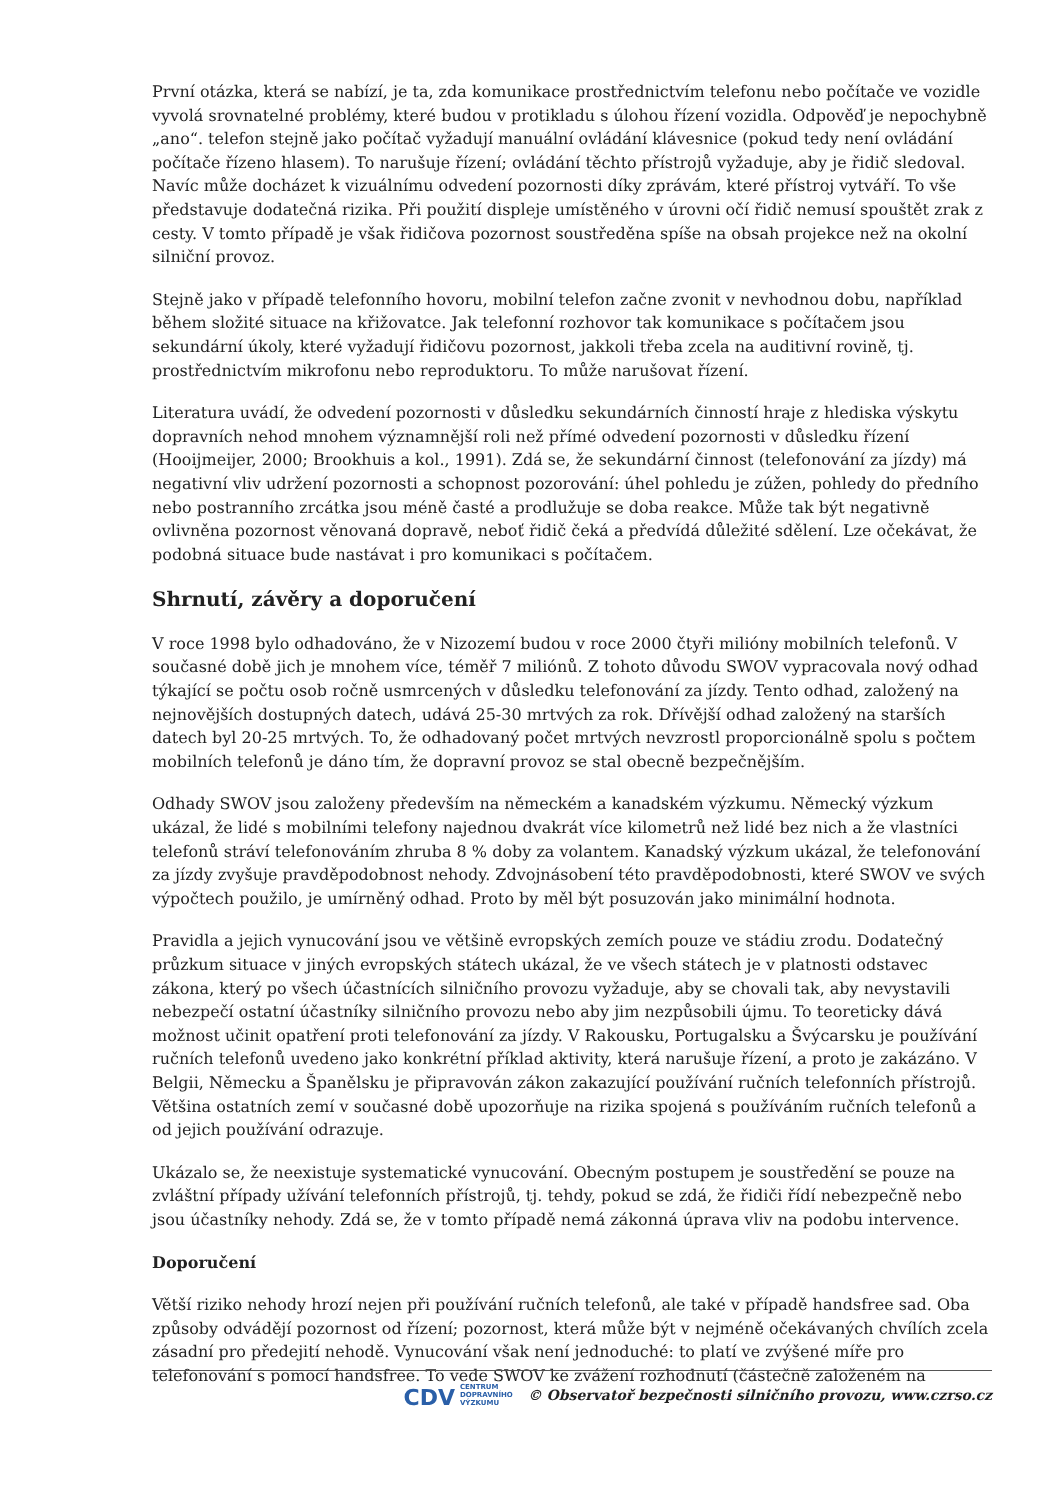První otázka, která se nabízí, je ta, zda komunikace prostřednictvím telefonu nebo počítače ve vozidle vyvolá srovnatelné problémy, které budou v protikladu s úlohou řízení vozidla. Odpověď je nepochybně „ano“. telefon stejně jako počítač vyžadují manuální ovládání klávesnice (pokud tedy není ovládání počítače řízeno hlasem). To narušuje řízení; ovládání těchto přístrojů vyžaduje, aby je řidič sledoval. Navíc může docházet k vizuálnímu odvedení pozornosti díky zprávám, které přístroj vytváří. To vše představuje dodatečná rizika. Při použití displeje umístěného v úrovni očí řidič nemusí spouštět zrak z cesty. V tomto případě je však řidičova pozornost soustředěna spíše na obsah projekce než na okolní silniční provoz.
Stejně jako v případě telefonního hovoru, mobilní telefon začne zvonit v nevhodnou dobu, například během složité situace na křižovatce. Jak telefonní rozhovor tak komunikace s počítačem jsou sekundární úkoly, které vyžadují řidičovu pozornost, jakkoli třeba zcela na auditivní rovině, tj. prostřednictvím mikrofonu nebo reproduktoru. To může narušovat řízení.
Literatura uvádí, že odvedení pozornosti v důsledku sekundárních činností hraje z hlediska výskytu dopravních nehod mnohem významnější roli než přímé odvedení pozornosti v důsledku řízení (Hooijmeijer, 2000; Brookhuis a kol., 1991). Zdá se, že sekundární činnost (telefonování za jízdy) má negativní vliv udržení pozornosti a schopnost pozorování: úhel pohledu je zúžen, pohledy do předního nebo postranního zrcátka jsou méně časté a prodlužuje se doba reakce. Může tak být negativně ovlivněna pozornost věnovaná dopravě, neboť řidič čeká a předvídá důležité sdělení. Lze očekávat, že podobná situace bude nastávat i pro komunikaci s počítačem.
Shrnutí, závěry a doporučení
V roce 1998 bylo odhadováno, že v Nizozemí budou v roce 2000 čtyři milióny mobilních telefonů. V současné době jich je mnohem více, téměř 7 miliónů. Z tohoto důvodu SWOV vypracovala nový odhad týkající se počtu osob ročně usmrcených v důsledku telefonování za jízdy. Tento odhad, založený na nejnovějších dostupných datech, udává 25-30 mrtvých za rok. Dřívější odhad založený na starších datech byl 20-25 mrtvých. To, že odhadovaný počet mrtvých nevzrostl proporcionálně spolu s počtem mobilních telefonů je dáno tím, že dopravní provoz se stal obecně bezpečnějším.
Odhady SWOV jsou založeny především na německém a kanadském výzkumu. Německý výzkum ukázal, že lidé s mobilními telefony najednou dvakrát více kilometrů než lidé bez nich a že vlastníci telefonů stráví telefonováním zhruba 8 % doby za volantem. Kanadský výzkum ukázal, že telefonování za jízdy zvyšuje pravděpodobnost nehody. Zdvojnásobení této pravděpodobnosti, které SWOV ve svých výpočtech použilo, je umírněný odhad. Proto by měl být posuzován jako minimální hodnota.
Pravidla a jejich vynucování jsou ve většině evropských zemích pouze ve stádiu zrodu. Dodatečný průzkum situace v jiných evropských státech ukázal, že ve všech státech je v platnosti odstavec zákona, který po všech účastnících silničního provozu vyžaduje, aby se chovali tak, aby nevystavili nebezpečí ostatní účastníky silničního provozu nebo aby jim nezpůsobili újmu. To teoreticky dává možnost učinit opatření proti telefonování za jízdy. V Rakousku, Portugalsku a Švýcarsku je používání ručních telefonů uvedeno jako konkrétní příklad aktivity, která narušuje řízení, a proto je zakázáno. V Belgii, Německu a Španělsku je připravován zákon zakazující používání ručních telefonních přístrojů. Většina ostatních zemí v současné době upozorňuje na rizika spojená s používáním ručních telefonů a od jejich používání odrazuje.
Ukázalo se, že neexistuje systematické vynucování. Obecným postupem je soustředění se pouze na zvláštní případy užívání telefonních přístrojů, tj. tehdy, pokud se zdá, že řidiči řídí nebezpečně nebo jsou účastníky nehody. Zdá se, že v tomto případě nemá zákonná úprava vliv na podobu intervence.
Doporučení
Větší riziko nehody hrozí nejen při používání ručních telefonů, ale také v případě handsfree sad. Oba způsoby odvádějí pozornost od řízení; pozornost, která může být v nejméně očekávaných chvílích zcela zásadní pro předejití nehodě. Vynucování však není jednoduché: to platí ve zvýšené míře pro telefonování s pomocí handsfree. To vede SWOV ke zvážení rozhodnutí (částečně založeném na
CDV CENTRUM
DOPRAVNÍHO
VÝZKUMU © Observatoř bezpečnosti silničního provozu, www.czrso.cz